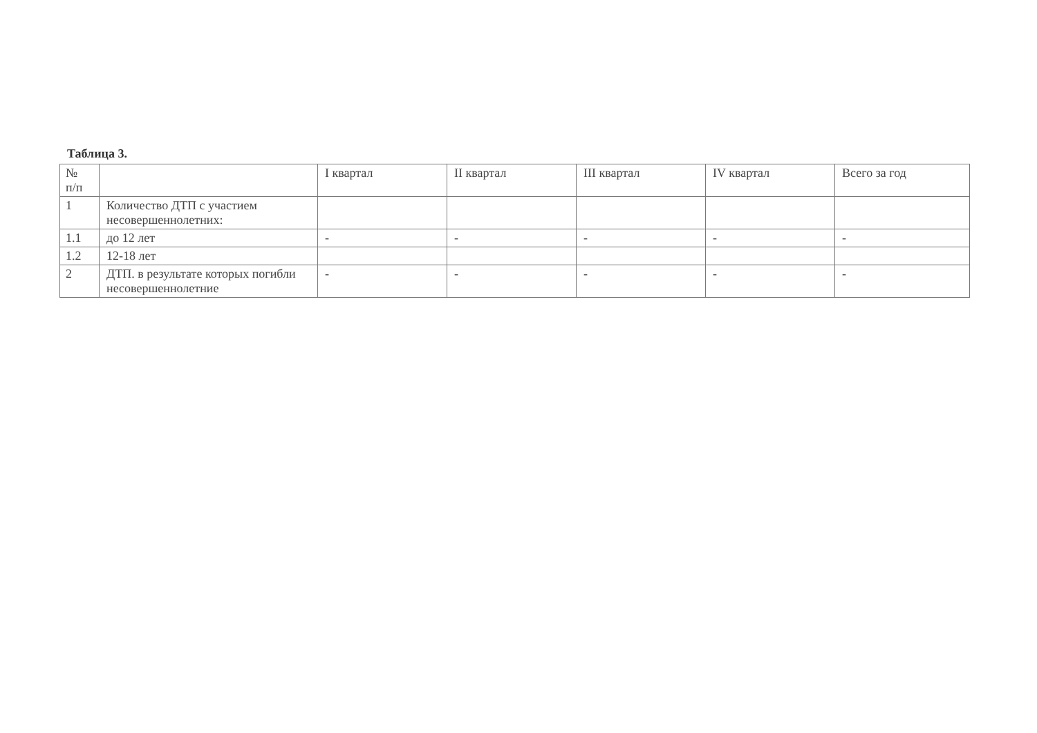Таблица 3.
| № п/п | | I квартал | II квартал | III квартал | IV квартал | Всего за год |
| 1 | Количество ДТП с участием несовершеннолетних: | | | | | |
| 1.1 | до 12 лет | - | - | - | - | - |
| 1.2 | 12-18 лет | | | | | |
| 2 | ДТП. в результате которых погибли несовершеннолетние | - | - | - | - | - |